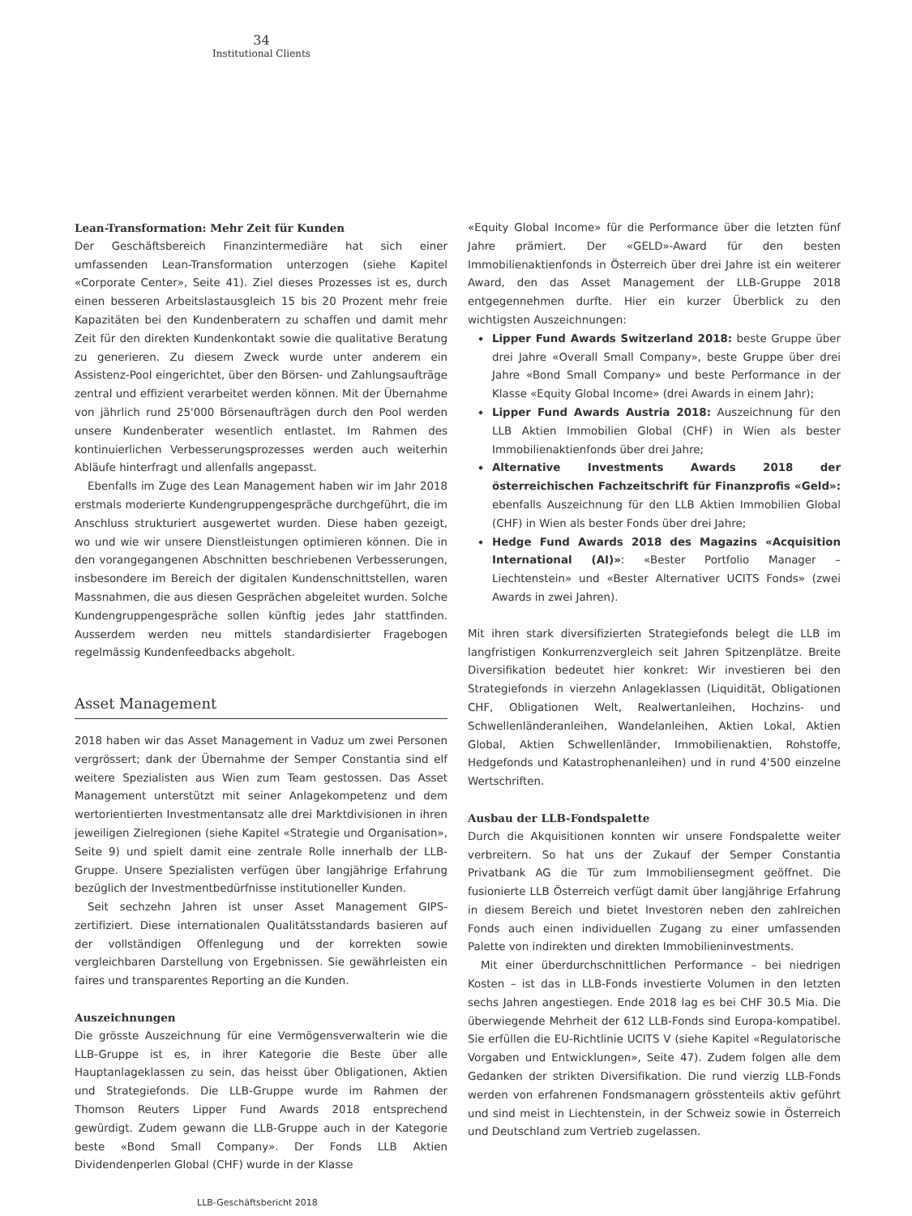34
Institutional Clients
Lean-Transformation: Mehr Zeit für Kunden
Der Geschäftsbereich Finanzintermediäre hat sich einer umfassenden Lean-Transformation unterzogen (siehe Kapitel «Corporate Center», Seite 41). Ziel dieses Prozesses ist es, durch einen besseren Arbeitslastausgleich 15 bis 20 Prozent mehr freie Kapazitäten bei den Kundenberatern zu schaffen und damit mehr Zeit für den direkten Kundenkontakt sowie die qualitative Beratung zu generieren. Zu diesem Zweck wurde unter anderem ein Assistenz-Pool eingerichtet, über den Börsen- und Zahlungsaufträge zentral und effizient verarbeitet werden können. Mit der Übernahme von jährlich rund 25'000 Börsenaufträgen durch den Pool werden unsere Kundenberater wesentlich entlastet. Im Rahmen des kontinuierlichen Verbesserungsprozesses werden auch weiterhin Abläufe hinterfragt und allenfalls angepasst.
Ebenfalls im Zuge des Lean Management haben wir im Jahr 2018 erstmals moderierte Kundengruppengespräche durchgeführt, die im Anschluss strukturiert ausgewertet wurden. Diese haben gezeigt, wo und wie wir unsere Dienstleistungen optimieren können. Die in den vorangegangenen Abschnitten beschriebenen Verbesserungen, insbesondere im Bereich der digitalen Kundenschnittstellen, waren Massnahmen, die aus diesen Gesprächen abgeleitet wurden. Solche Kundengruppengespräche sollen künftig jedes Jahr stattfinden. Ausserdem werden neu mittels standardisierter Fragebogen regelmässig Kundenfeedbacks abgeholt.
Asset Management
2018 haben wir das Asset Management in Vaduz um zwei Personen vergrössert; dank der Übernahme der Semper Constantia sind elf weitere Spezialisten aus Wien zum Team gestossen. Das Asset Management unterstützt mit seiner Anlagekompetenz und dem wertorientierten Investmentansatz alle drei Marktdivisionen in ihren jeweiligen Zielregionen (siehe Kapitel «Strategie und Organisation», Seite 9) und spielt damit eine zentrale Rolle innerhalb der LLB-Gruppe. Unsere Spezialisten verfügen über langjährige Erfahrung bezüglich der Investmentbedürfnisse institutioneller Kunden.
Seit sechzehn Jahren ist unser Asset Management GIPS-zertifiziert. Diese internationalen Qualitätsstandards basieren auf der vollständigen Offenlegung und der korrekten sowie vergleichbaren Darstellung von Ergebnissen. Sie gewährleisten ein faires und transparentes Reporting an die Kunden.
Auszeichnungen
Die grösste Auszeichnung für eine Vermögensverwalterin wie die LLB-Gruppe ist es, in ihrer Kategorie die Beste über alle Hauptanlageklassen zu sein, das heisst über Obligationen, Aktien und Strategiefonds. Die LLB-Gruppe wurde im Rahmen der Thomson Reuters Lipper Fund Awards 2018 entsprechend gewürdigt. Zudem gewann die LLB-Gruppe auch in der Kategorie beste «Bond Small Company». Der Fonds LLB Aktien Dividendenperlen Global (CHF) wurde in der Klasse
«Equity Global Income» für die Performance über die letzten fünf Jahre prämiert. Der «GELD»-Award für den besten Immobilienaktienfonds in Österreich über drei Jahre ist ein weiterer Award, den das Asset Management der LLB-Gruppe 2018 entgegennehmen durfte. Hier ein kurzer Überblick zu den wichtigsten Auszeichnungen:
Lipper Fund Awards Switzerland 2018: beste Gruppe über drei Jahre «Overall Small Company», beste Gruppe über drei Jahre «Bond Small Company» und beste Performance in der Klasse «Equity Global Income» (drei Awards in einem Jahr);
Lipper Fund Awards Austria 2018: Auszeichnung für den LLB Aktien Immobilien Global (CHF) in Wien als bester Immobilienaktienfonds über drei Jahre;
Alternative Investments Awards 2018 der österreichischen Fachzeitschrift für Finanzprofis «Geld»: ebenfalls Auszeichnung für den LLB Aktien Immobilien Global (CHF) in Wien als bester Fonds über drei Jahre;
Hedge Fund Awards 2018 des Magazins «Acquisition International (AI)»: «Bester Portfolio Manager – Liechtenstein» und «Bester Alternativer UCITS Fonds» (zwei Awards in zwei Jahren).
Mit ihren stark diversifizierten Strategiefonds belegt die LLB im langfristigen Konkurrenzvergleich seit Jahren Spitzenplätze. Breite Diversifikation bedeutet hier konkret: Wir investieren bei den Strategiefonds in vierzehn Anlageklassen (Liquidität, Obligationen CHF, Obligationen Welt, Realwertanleihen, Hochzins- und Schwellenländeranleihen, Wandelanleihen, Aktien Lokal, Aktien Global, Aktien Schwellenländer, Immobilienaktien, Rohstoffe, Hedgefonds und Katastrophenanleihen) und in rund 4'500 einzelne Wertschriften.
Ausbau der LLB-Fondspalette
Durch die Akquisitionen konnten wir unsere Fondspalette weiter verbreitern. So hat uns der Zukauf der Semper Constantia Privatbank AG die Tür zum Immobiliensegment geöffnet. Die fusionierte LLB Österreich verfügt damit über langjährige Erfahrung in diesem Bereich und bietet Investoren neben den zahlreichen Fonds auch einen individuellen Zugang zu einer umfassenden Palette von indirekten und direkten Immobilieninvestments.
Mit einer überdurchschnittlichen Performance – bei niedrigen Kosten – ist das in LLB-Fonds investierte Volumen in den letzten sechs Jahren angestiegen. Ende 2018 lag es bei CHF 30.5 Mia. Die überwiegende Mehrheit der 612 LLB-Fonds sind Europa-kompatibel. Sie erfüllen die EU-Richtlinie UCITS V (siehe Kapitel «Regulatorische Vorgaben und Entwicklungen», Seite 47). Zudem folgen alle dem Gedanken der strikten Diversifikation. Die rund vierzig LLB-Fonds werden von erfahrenen Fondsmanagern grösstenteils aktiv geführt und sind meist in Liechtenstein, in der Schweiz sowie in Österreich und Deutschland zum Vertrieb zugelassen.
LLB-Geschäftsbericht 2018